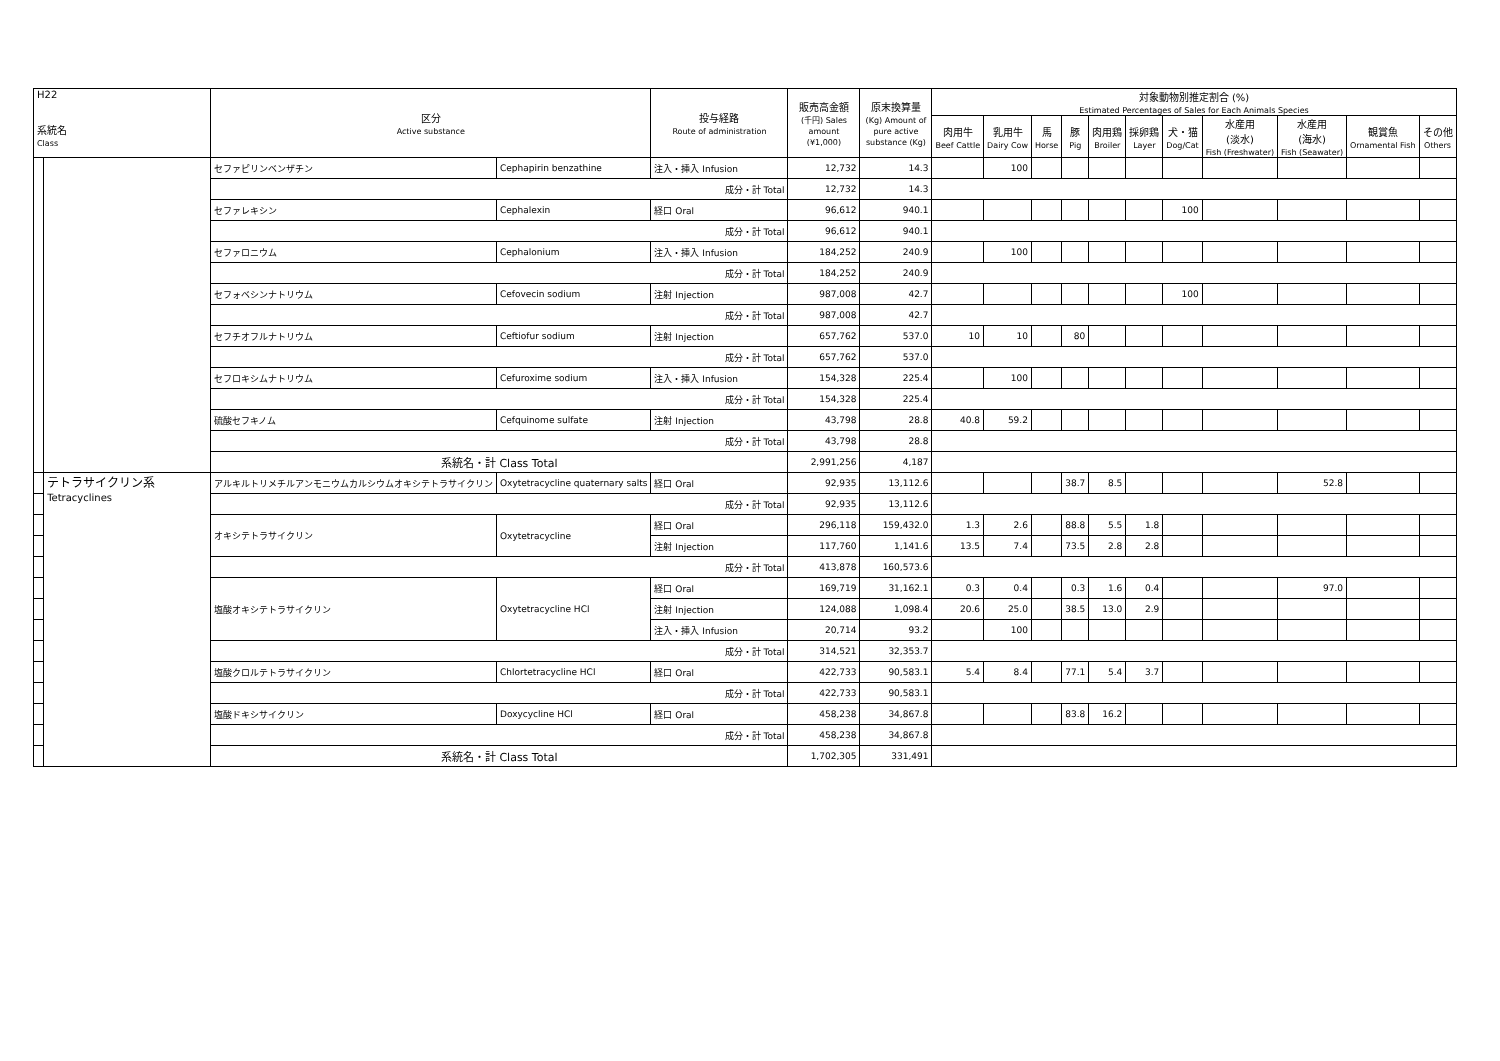| H22 系統名 Class | | 区分 Active substance | | 投与経路 Route of administration | 販売高金額 (千円) Sales amount (¥1,000) | 原末換算量 (Kg) Amount of pure active substance (Kg) | 対象動物別推定割合 (%) Estimated Percentages of Sales for Each Animals Species | | | | | | | | | | |
| --- | --- | --- | --- | --- | --- | --- | --- | --- | --- | --- | --- | --- | --- | --- | --- | --- | --- |
| | | | | | | | 肉用牛 Beef Cattle | 乳用牛 Dairy Cow | 馬 Horse | 豚 Pig | 肉用鶏 Broiler | 採卵鶏 Layer | 犬・猫 Dog/Cat | 水産用 (淡水) Fish (Freshwater) | 水産用 (海水) Fish (Seawater) | 観賞魚 Ornamental Fish | その他 Others |
| | | セファピリンベンザチン | Cephapirin benzathine | 注入・挿入 Infusion | 12,732 | 14.3 | | 100 | | | | | | | | | |
| | | 成分・計 Total | | | 12,732 | 14.3 | | | | | | | | | | | |
| | | セファレキシン | Cephalexin | 経口 Oral | 96,612 | 940.1 | | | | | | | 100 | | | | |
| | | 成分・計 Total | | | 96,612 | 940.1 | | | | | | | | | | | |
| | | セファロニウム | Cephalonium | 注入・挿入 Infusion | 184,252 | 240.9 | | 100 | | | | | | | | | |
| | | 成分・計 Total | | | 184,252 | 240.9 | | | | | | | | | | | |
| | | セフォベシンナトリウム | Cefovecin sodium | 注射 Injection | 987,008 | 42.7 | | | | | | | 100 | | | | |
| | | 成分・計 Total | | | 987,008 | 42.7 | | | | | | | | | | | |
| | | セフチオフルナトリウム | Ceftiofur sodium | 注射 Injection | 657,762 | 537.0 | 10 | 10 | | 80 | | | | | | | |
| | | 成分・計 Total | | | 657,762 | 537.0 | | | | | | | | | | | |
| | | セフロキシムナトリウム | Cefuroxime sodium | 注入・挿入 Infusion | 154,328 | 225.4 | | 100 | | | | | | | | | |
| | | 成分・計 Total | | | 154,328 | 225.4 | | | | | | | | | | | |
| | | 硫酸セフキノム | Cefquinome sulfate | 注射 Injection | 43,798 | 28.8 | 40.8 | 59.2 | | | | | | | | | |
| | | 成分・計 Total | | | 43,798 | 28.8 | | | | | | | | | | | |
| | | 系統名・計 Class Total | | | 2,991,256 | 4,187 | | | | | | | | | | | |
| | テトラサイクリン系 Tetracyclines | アルキルトリメチルアンモニウムカルシウムオキシテトラサイクリン | Oxytetracycline quaternary salts | 経口 Oral | 92,935 | 13,112.6 | | | | 38.7 | 8.5 | | | | 52.8 | | |
| | | 成分・計 Total | | | 92,935 | 13,112.6 | | | | | | | | | | | |
| | | オキシテトラサイクリン | Oxytetracycline | 経口 Oral | 296,118 | 159,432.0 | 1.3 | 2.6 | | 88.8 | 5.5 | 1.8 | | | | | |
| | | | | 注射 Injection | 117,760 | 1,141.6 | 13.5 | 7.4 | | 73.5 | 2.8 | 2.8 | | | | | |
| | | 成分・計 Total | | | 413,878 | 160,573.6 | | | | | | | | | | | |
| | | 塩酸オキシテトラサイクリン | Oxytetracycline HCl | 経口 Oral | 169,719 | 31,162.1 | 0.3 | 0.4 | | 0.3 | 1.6 | 0.4 | | | 97.0 | | |
| | | | | 注射 Injection | 124,088 | 1,098.4 | 20.6 | 25.0 | | 38.5 | 13.0 | 2.9 | | | | | |
| | | | | 注入・挿入 Infusion | 20,714 | 93.2 | | 100 | | | | | | | | | |
| | | 成分・計 Total | | | 314,521 | 32,353.7 | | | | | | | | | | | |
| | | 塩酸クロルテトラサイクリン | Chlortetracycline HCl | 経口 Oral | 422,733 | 90,583.1 | 5.4 | 8.4 | | 77.1 | 5.4 | 3.7 | | | | | |
| | | 成分・計 Total | | | 422,733 | 90,583.1 | | | | | | | | | | | |
| | | 塩酸ドキシサイクリン | Doxycycline HCl | 経口 Oral | 458,238 | 34,867.8 | | | | 83.8 | 16.2 | | | | | | |
| | | 成分・計 Total | | | 458,238 | 34,867.8 | | | | | | | | | | | |
| | | 系統名・計 Class Total | | | 1,702,305 | 331,491 | | | | | | | | | | | |